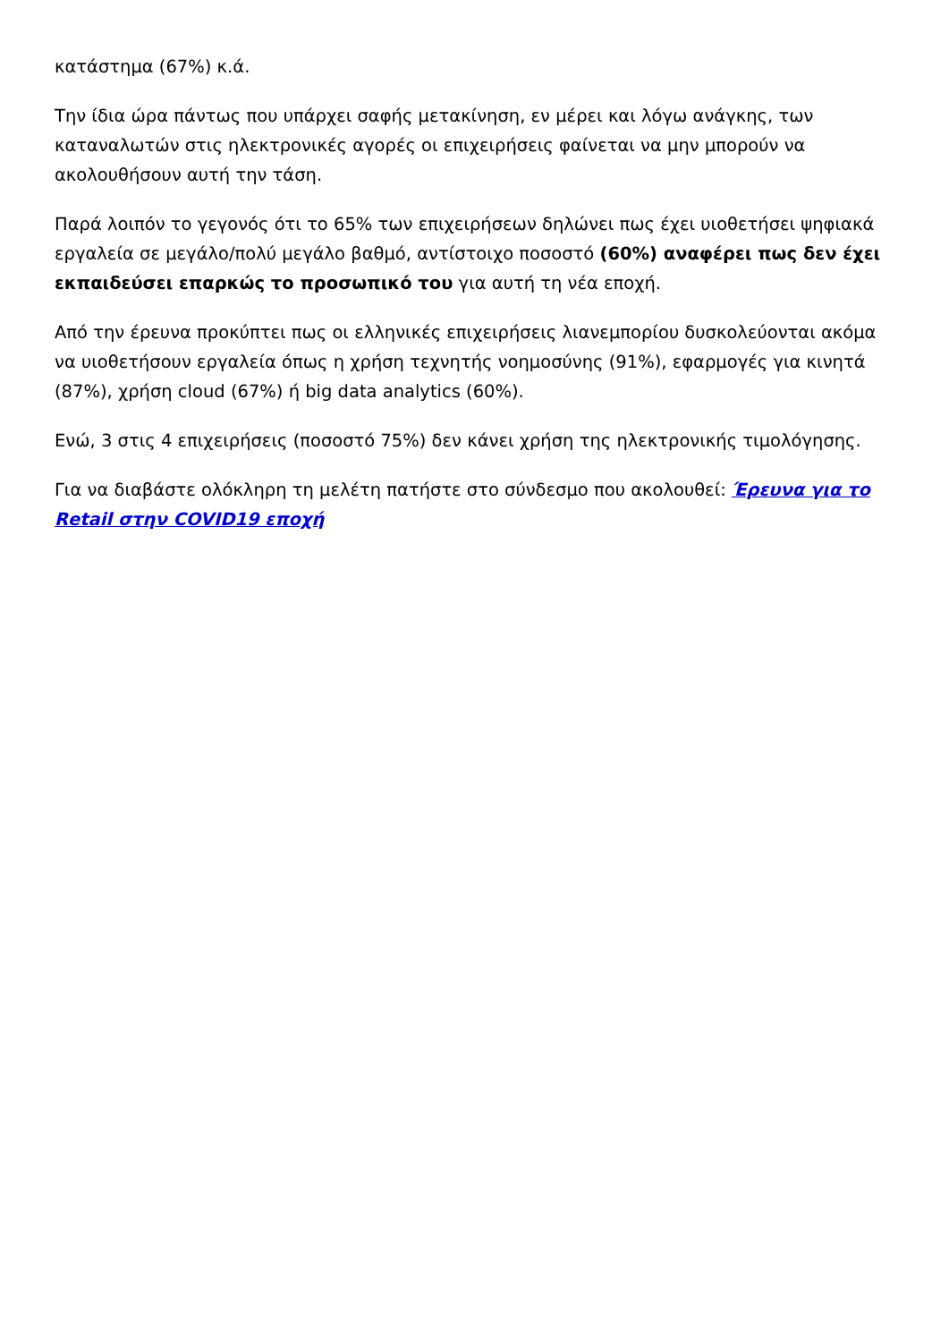κατάστημα (67%) κ.ά.
Την ίδια ώρα πάντως που υπάρχει σαφής μετακίνηση, εν μέρει και λόγω ανάγκης, των καταναλωτών στις ηλεκτρονικές αγορές οι επιχειρήσεις φαίνεται να μην μπορούν να ακολουθήσουν αυτή την τάση.
Παρά λοιπόν το γεγονός ότι το 65% των επιχειρήσεων δηλώνει πως έχει υιοθετήσει ψηφιακά εργαλεία σε μεγάλο/πολύ μεγάλο βαθμό, αντίστοιχο ποσοστό (60%) αναφέρει πως δεν έχει εκπαιδεύσει επαρκώς το προσωπικό του για αυτή τη νέα εποχή.
Από την έρευνα προκύπτει πως οι ελληνικές επιχειρήσεις λιανεμπορίου δυσκολεύονται ακόμα να υιοθετήσουν εργαλεία όπως η χρήση τεχνητής νοημοσύνης (91%), εφαρμογές για κινητά (87%), χρήση cloud (67%) ή big data analytics (60%).
Ενώ, 3 στις 4 επιχειρήσεις (ποσοστό 75%) δεν κάνει χρήση της ηλεκτρονικής τιμολόγησης.
Για να διαβάστε ολόκληρη τη μελέτη πατήστε στο σύνδεσμο που ακολουθεί: Έρευνα για το Retail στην COVID19 εποχή